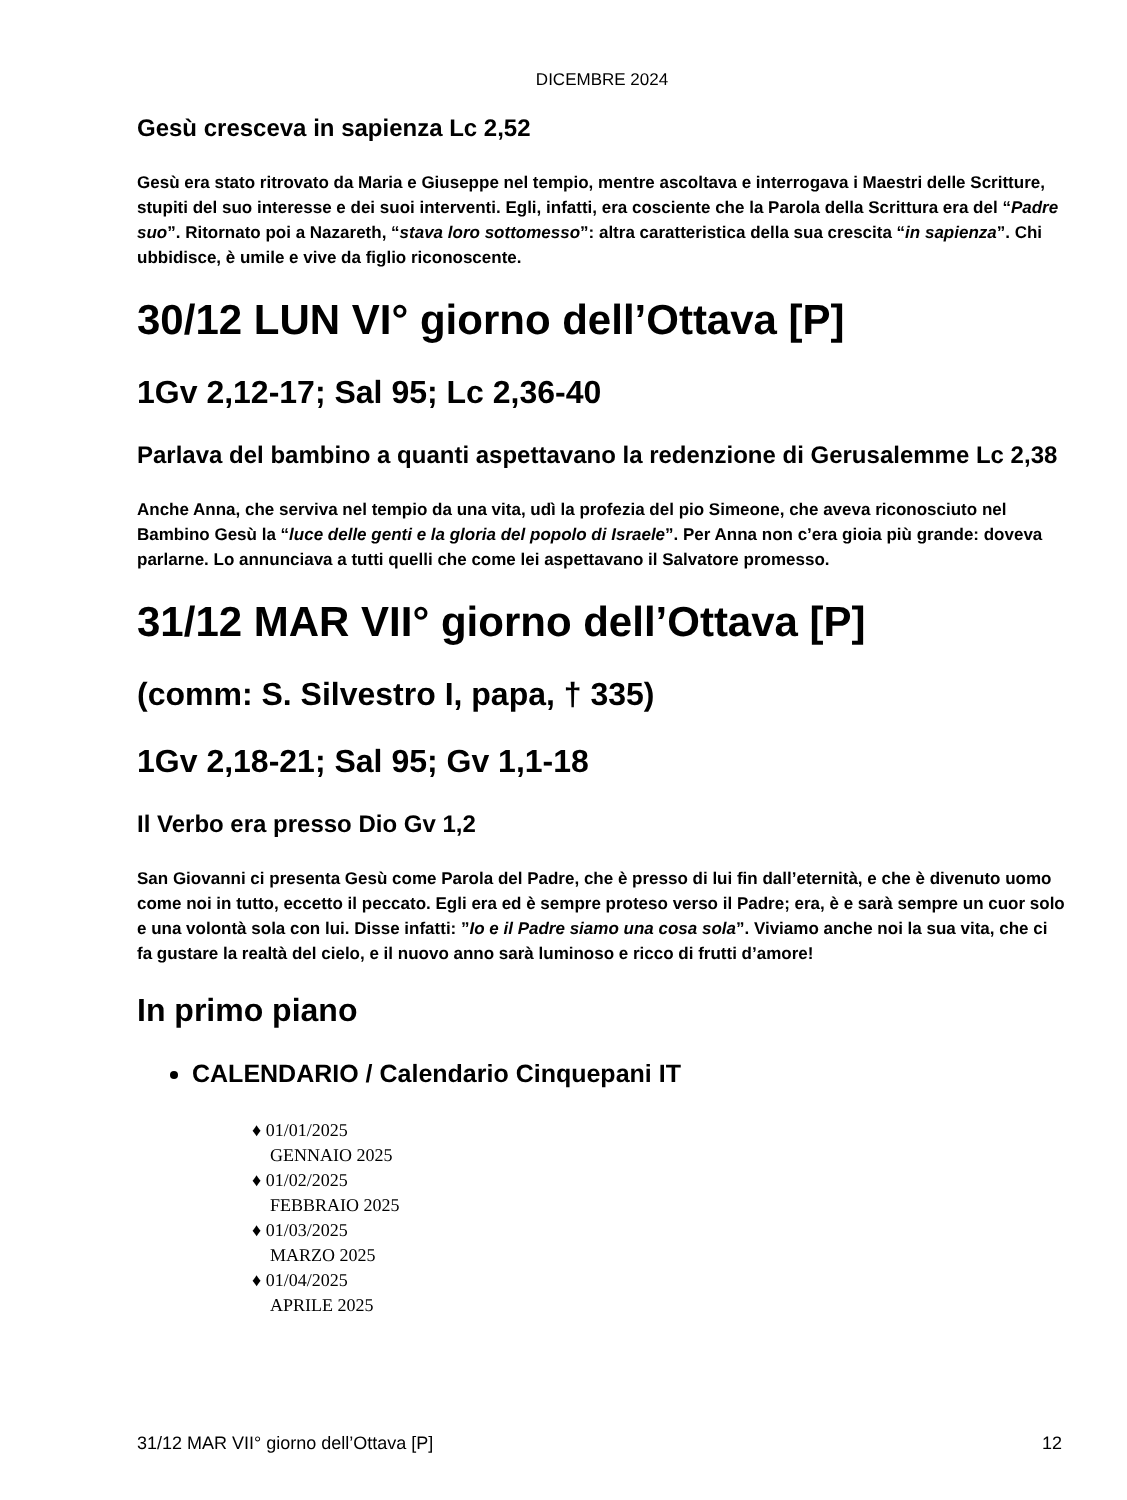DICEMBRE 2024
Gesù cresceva in sapienza Lc 2,52
Gesù era stato ritrovato da Maria e Giuseppe nel tempio, mentre ascoltava e interrogava i Maestri delle Scritture, stupiti del suo interesse e dei suoi interventi. Egli, infatti, era cosciente che la Parola della Scrittura era del “Padre suo”. Ritornato poi a Nazareth, “stava loro sottomesso”: altra caratteristica della sua crescita “in sapienza”. Chi ubbidisce, è umile e vive da figlio riconoscente.
30/12 LUN VI° giorno dell’Ottava [P]
1Gv 2,12-17; Sal 95; Lc 2,36-40
Parlava del bambino a quanti aspettavano la redenzione di Gerusalemme Lc 2,38
Anche Anna, che serviva nel tempio da una vita, udì la profezia del pio Simeone, che aveva riconosciuto nel Bambino Gesù la “luce delle genti e la gloria del popolo di Israele”. Per Anna non c’era gioia più grande: doveva parlarne. Lo annunciava a tutti quelli che come lei aspettavano il Salvatore promesso.
31/12 MAR VII° giorno dell’Ottava [P]
(comm: S. Silvestro I, papa, † 335)
1Gv 2,18-21; Sal 95; Gv 1,1-18
Il Verbo era presso Dio Gv 1,2
San Giovanni ci presenta Gesù come Parola del Padre, che è presso di lui fin dall’eternità, e che è divenuto uomo come noi in tutto, eccetto il peccato. Egli era ed è sempre proteso verso il Padre; era, è e sarà sempre un cuor solo e una volontà sola con lui. Disse infatti: ”Io e il Padre siamo una cosa sola”. Viviamo anche noi la sua vita, che ci fa gustare la realtà del cielo, e il nuovo anno sarà luminoso e ricco di frutti d’amore!
In primo piano
CALENDARIO / Calendario Cinquepani IT
♦ 01/01/2025
GENNAIO 2025
♦ 01/02/2025
FEBBRAIO 2025
♦ 01/03/2025
MARZO 2025
♦ 01/04/2025
APRILE 2025
31/12 MAR VII° giorno dell’Ottava [P] 12